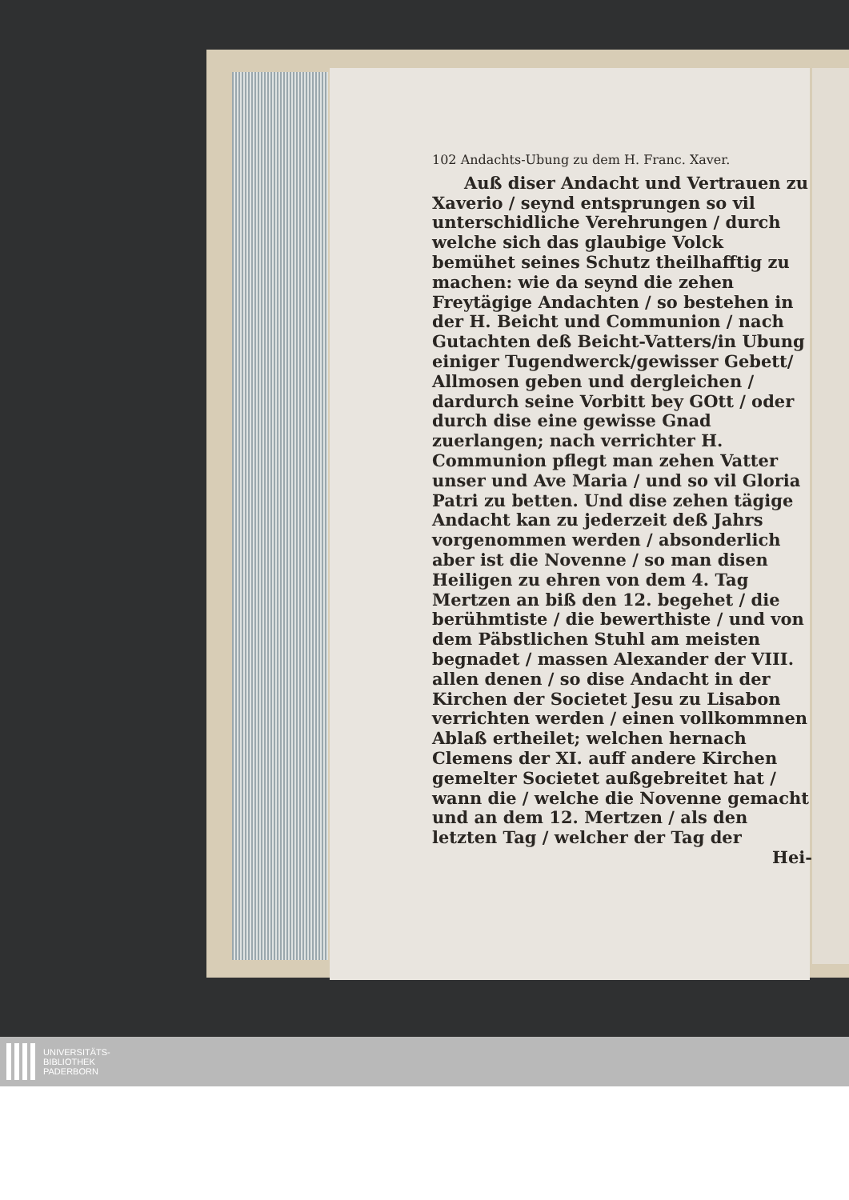102 Andachts-Ubung zu dem H. Franc. Xaver.
Auß diser Andacht und Vertrauen zu Xaverio / seynd entsprungen so vil unterschidliche Verehrungen / durch welche sich das glaubige Volck bemühet seines Schutz theilhafftig zu machen: wie da seynd die zehen Freytägige Andachten / so bestehen in der H. Beicht und Communion / nach Gutachten deß Beicht-Vatters/in Ubung einiger Tugendwerck/gewisser Gebett/ Allmosen geben und dergleichen / dardurch seine Vorbitt bey GOtt / oder durch dise eine gewisse Gnad zuerlangen; nach verrichter H. Communion pflegt man zehen Vatter unser und Ave Maria / und so vil Gloria Patri zu betten. Und dise zehen tägige Andacht kan zu jederzeit deß Jahrs vorgenommen werden / absonderlich aber ist die Novenne / so man disen Heiligen zu ehren von dem 4. Tag Mertzen an biß den 12. begehet / die berühmtiste / die bewerthiste / und von dem Päbstlichen Stuhl am meisten begnadet / massen Alexander der VIII. allen denen / so dise Andacht in der Kirchen der Societet Jesu zu Lisabon verrichten werden / einen vollkommnen Ablaß ertheilet; welchen hernach Clemens der XI. auff andere Kirchen gemelter Societet außgebreitet hat / wann die / welche die Novenne gemacht und an dem 12. Mertzen / als den letzten Tag / welcher der Tag der
Hei-
UNIVERSITÄTS-
BIBLIOTHEK
PADERBORN